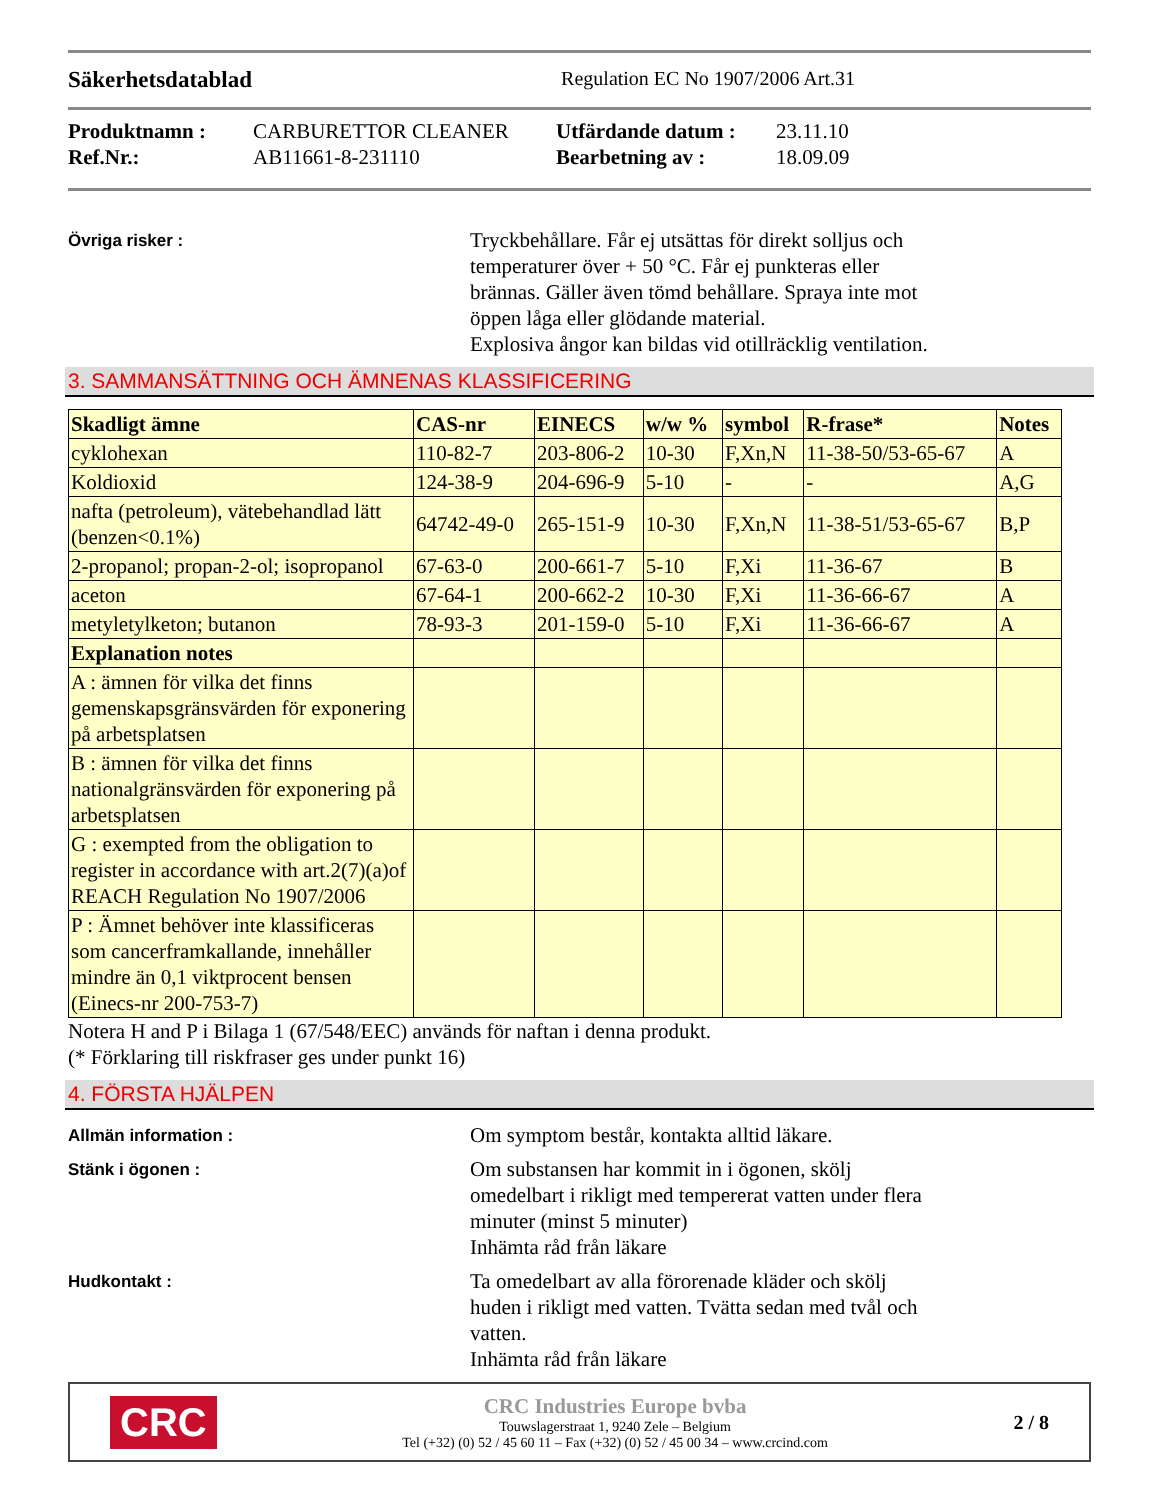Säkerhetsdatablad Regulation EC No 1907/2006 Art.31
Produktnamn : CARBURETTOR CLEANER Utfärdande datum : 23.11.10 Ref.Nr.: AB11661-8-231110 Bearbetning av : 18.09.09
Övriga risker :
Tryckbehållare. Får ej utsättas för direkt solljus och
temperaturer över + 50 °C. Får ej punkteras eller
brännas. Gäller även tömd behållare. Spraya inte mot
öppen låga eller glödande material.
Explosiva ångor kan bildas vid otillräcklig ventilation.
3. SAMMANSÄTTNING OCH ÄMNENAS KLASSIFICERING
| Skadligt ämne | CAS-nr | EINECS | w/w % | symbol | R-frase* | Notes |
| --- | --- | --- | --- | --- | --- | --- |
| cyklohexan | 110-82-7 | 203-806-2 | 10-30 | F,Xn,N | 11-38-50/53-65-67 | A |
| Koldioxid | 124-38-9 | 204-696-9 | 5-10 | - | - | A,G |
| nafta (petroleum), vätebehandlad lätt (benzen<0.1%) | 64742-49-0 | 265-151-9 | 10-30 | F,Xn,N | 11-38-51/53-65-67 | B,P |
| 2-propanol; propan-2-ol; isopropanol | 67-63-0 | 200-661-7 | 5-10 | F,Xi | 11-36-67 | B |
| aceton | 67-64-1 | 200-662-2 | 10-30 | F,Xi | 11-36-66-67 | A |
| metyletylketon; butanon | 78-93-3 | 201-159-0 | 5-10 | F,Xi | 11-36-66-67 | A |
| Explanation notes | | | | | | |
| A : ämnen för vilka det finns gemenskapsgränsvärden för exponering på arbetsplatsen | | | | | | |
| B : ämnen för vilka det finns nationalgränsvärden för exponering på arbetsplatsen | | | | | | |
| G : exempted from the obligation to register in accordance with art.2(7)(a)of REACH Regulation No 1907/2006 | | | | | | |
| P : Ämnet behöver inte klassificeras som cancerframkallande, innehåller mindre än 0,1 viktprocent bensen (Einecs-nr 200-753-7) | | | | | | |
Notera H and P i Bilaga 1 (67/548/EEC) används för naftan i denna produkt.
(* Förklaring till riskfraser ges under punkt 16)
4. FÖRSTA HJÄLPEN
Allmän information :
Om symptom består, kontakta alltid läkare.
Stänk i ögonen :
Om substansen har kommit in i ögonen, skölj
omedelbart i rikligt med tempererat vatten under flera
minuter (minst 5 minuter)
Inhämta råd från läkare
Hudkontakt :
Ta omedelbart av alla förorenade kläder och skölj
huden i rikligt med vatten. Tvätta sedan med tvål och
vatten.
Inhämta råd från läkare
CRC
CRC Industries Europe bvba
Touwslagerstraat 1, 9240 Zele – Belgium
Tel (+32) (0) 52 / 45 60 11 – Fax (+32) (0) 52 / 45 00 34 – www.crcind.com
2 / 8